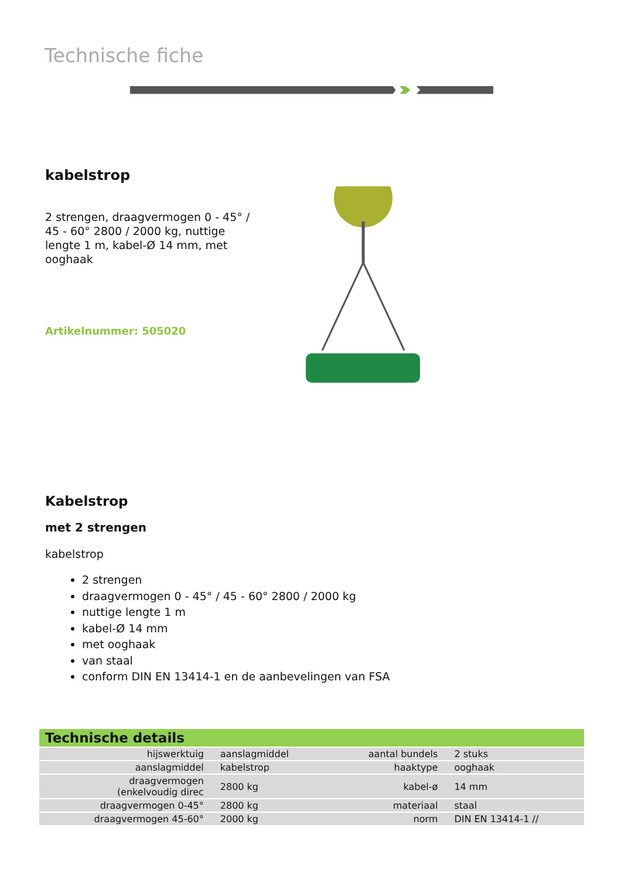Technische fiche
kabelstrop
2 strengen, draagvermogen 0 - 45° / 45 - 60° 2800 / 2000 kg, nuttige lengte 1 m, kabel-Ø 14 mm, met ooghaak
Artikelnummer: 505020
Kabelstrop
met 2 strengen
kabelstrop
2 strengen
draagvermogen 0 - 45° / 45 - 60° 2800 / 2000 kg
nuttige lengte 1 m
kabel-Ø 14 mm
met ooghaak
van staal
conform DIN EN 13414-1 en de aanbevelingen van FSA
| Technische details | | | |
| --- | --- | --- | --- |
| hijswerktuig | aanslagmiddel | aantal bundels | 2 stuks |
| aanslagmiddel | kabelstrop | haaktype | ooghaak |
| draagvermogen (enkelvoudig direc | 2800 kg | kabel-ø | 14 mm |
| draagvermogen 0-45° | 2800 kg | materiaal | staal |
| draagvermogen 45-60° | 2000 kg | norm | DIN EN 13414-1 // |